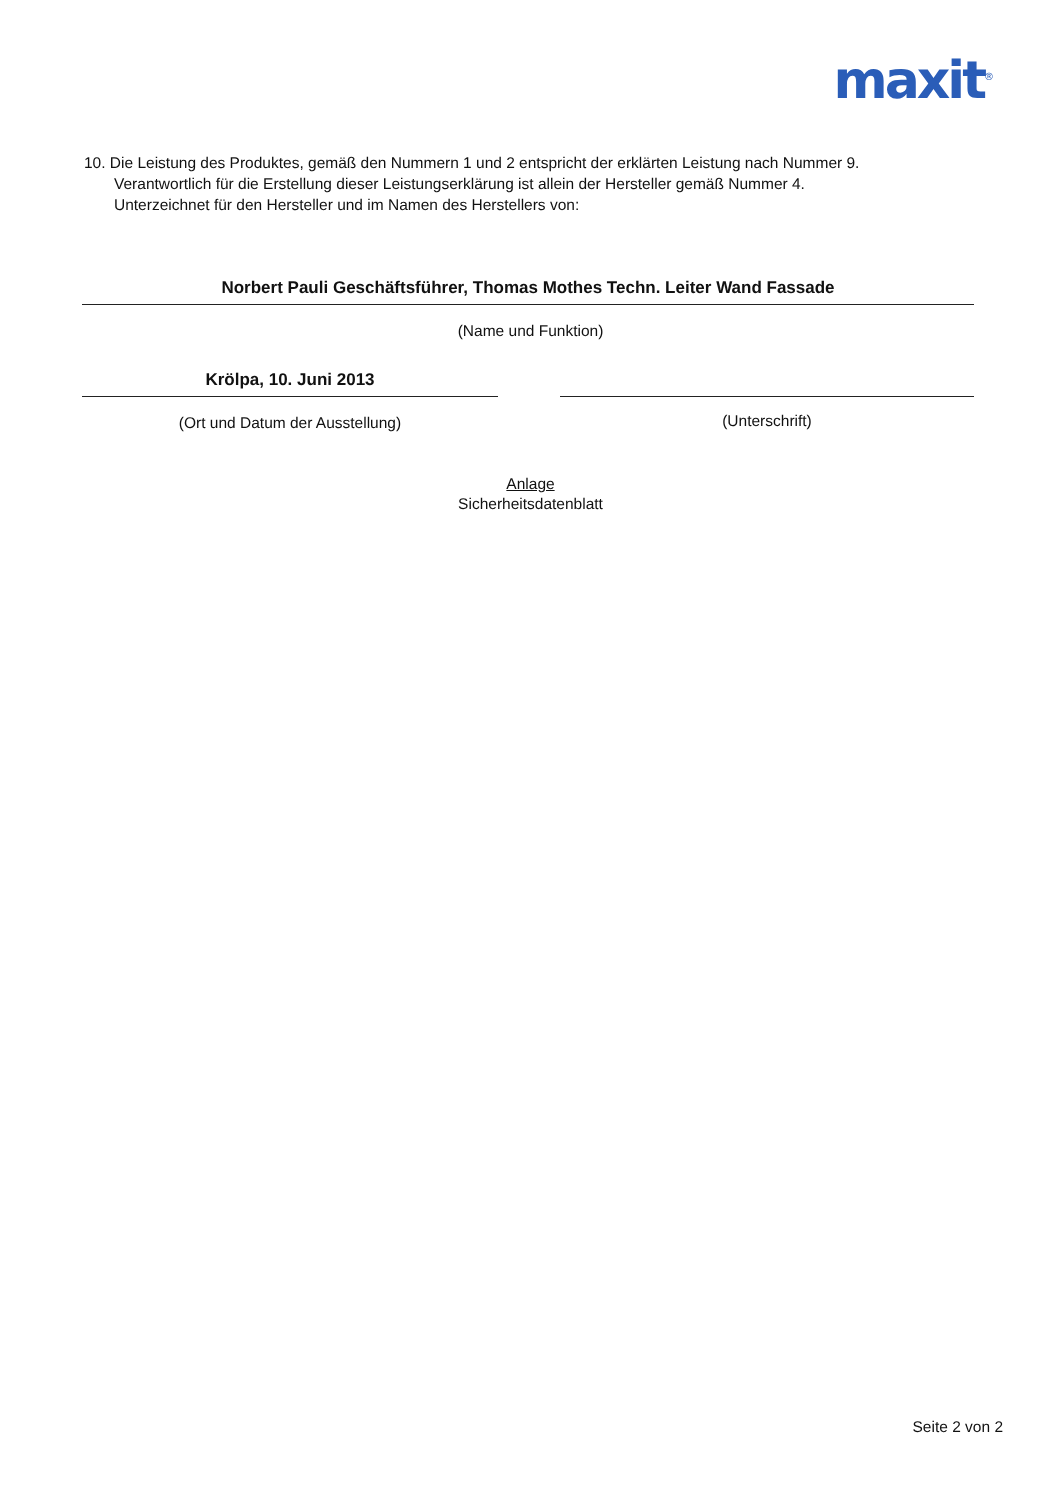maxit<sup>®</sup>
10. Die Leistung des Produktes, gemäß den Nummern 1 und 2 entspricht der erklärten Leistung nach Nummer 9.
Verantwortlich für die Erstellung dieser Leistungserklärung ist allein der Hersteller gemäß Nummer 4.
Unterzeichnet für den Hersteller und im Namen des Herstellers von:
Norbert Pauli Geschäftsführer, Thomas Mothes Techn. Leiter Wand Fassade
(Name und Funktion)
Krölpa, 10. Juni 2013
(Ort und Datum der Ausstellung) (Unterschrift)
Anlage
Sicherheitsdatenblatt
Seite 2 von 2